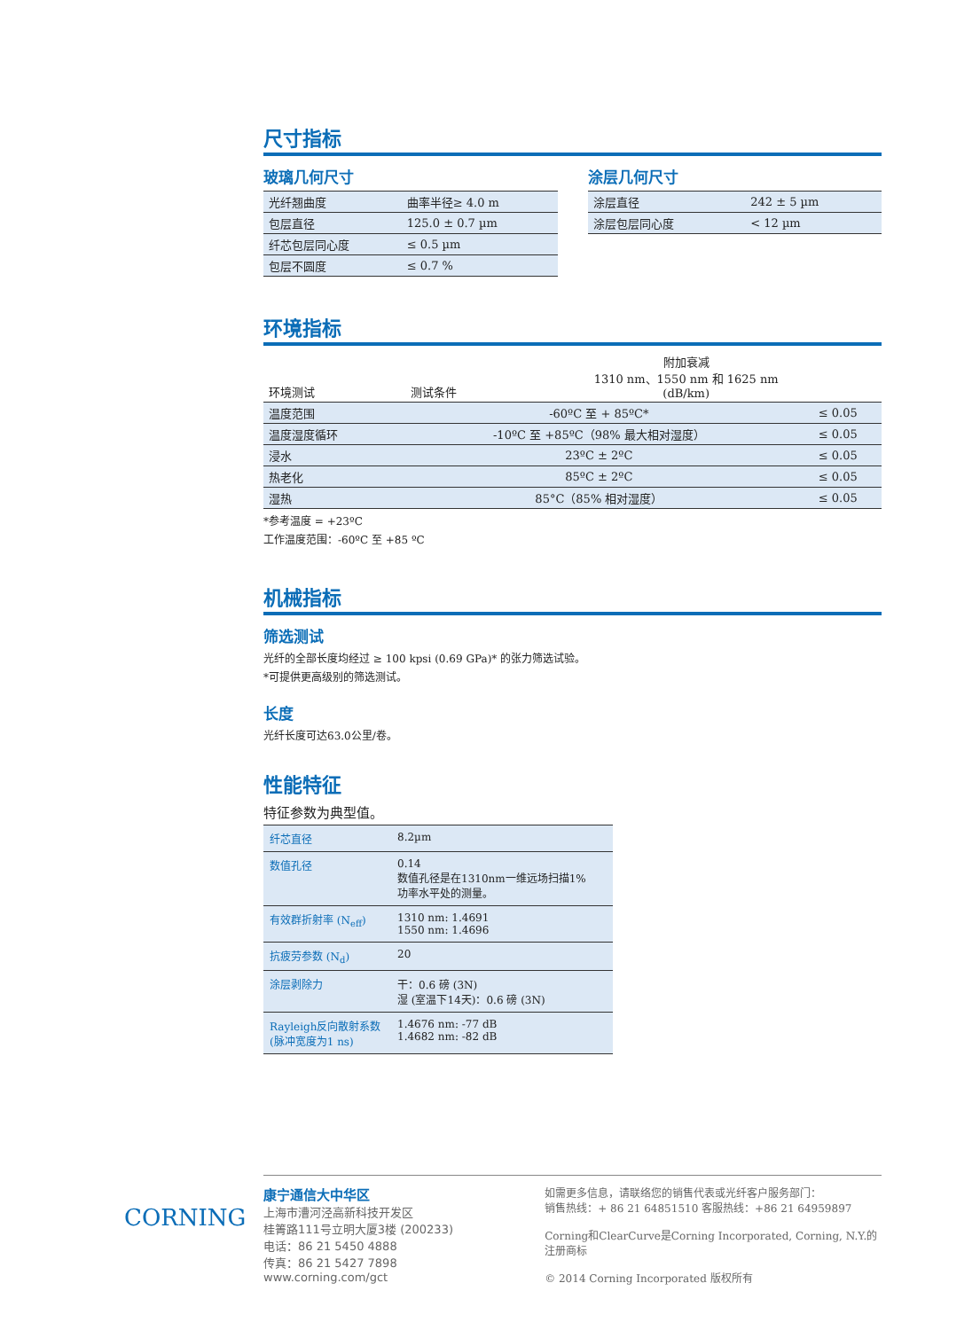尺寸指标
玻璃几何尺寸
| 光纤翘曲度 | 曲率半径≥ 4.0 m |
| 包层直径 | 125.0 ± 0.7 µm |
| 纤芯包层同心度 | ≤ 0.5 µm |
| 包层不圆度 | ≤ 0.7 % |
涂层几何尺寸
| 涂层直径 | 242 ± 5 µm |
| 涂层包层同心度 | < 12 µm |
环境指标
| 环境测试 | 测试条件 | 附加衰减 1310 nm、1550 nm 和 1625 nm (dB/km) |
| --- | --- | --- |
| 温度范围 | -60ºC 至 + 85ºC* | ≤ 0.05 |
| 温度湿度循环 | -10ºC 至 +85ºC（98% 最大相对湿度） | ≤ 0.05 |
| 浸水 | 23ºC ± 2ºC | ≤ 0.05 |
| 热老化 | 85ºC ± 2ºC | ≤ 0.05 |
| 湿热 | 85°C（85% 相对湿度） | ≤ 0.05 |
*参考温度 = +23ºC
工作温度范围：-60ºC 至 +85 ºC
机械指标
筛选测试
光纤的全部长度均经过 ≥ 100 kpsi (0.69 GPa)* 的张力筛选试验。
*可提供更高级别的筛选测试。
长度
光纤长度可达63.0公里/卷。
性能特征
特征参数为典型值。
| 纤芯直径 | 8.2µm |
| 数值孔径 | 0.14 数值孔径是在1310nm一维远场扫描1% 功率水平处的测量。 |
| 有效群折射率 (N<sub>eff</sub>) | 1310 nm: 1.4691 1550 nm: 1.4696 |
| 抗疲劳参数 (N<sub>d</sub>) | 20 |
| 涂层剥除力 | 干：0.6 磅 (3N) 湿 (室温下14天)：0.6 磅 (3N) |
| Rayleigh反向散射系数 (脉冲宽度为1 ns) | 1.4676 nm: -77 dB 1.4682 nm: -82 dB |
CORNING
康宁通信大中华区
上海市漕河泾高新科技开发区
桂箐路111号立明大厦3楼 (200233)
电话：86 21 5450 4888
传真：86 21 5427 7898
www.corning.com/gct
如需更多信息，请联络您的销售代表或光纤客户服务部门：
销售热线：+ 86 21 64851510 客服热线：+86 21 64959897
Corning和ClearCurve是Corning Incorporated, Corning, N.Y.的注册商标
© 2014 Corning Incorporated 版权所有